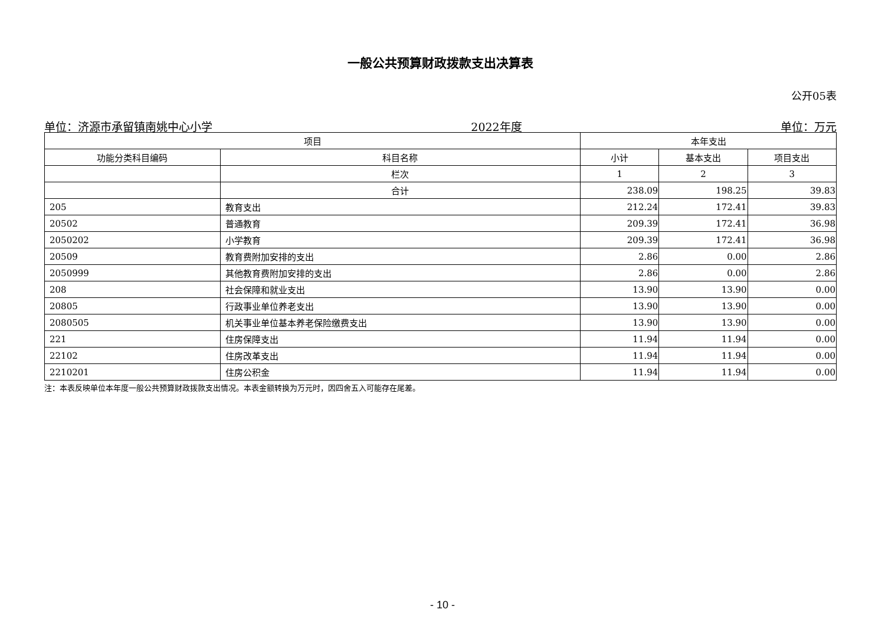一般公共预算财政拨款支出决算表
公开05表
单位：济源市承留镇南姚中心小学 2022年度 单位：万元
| 项目 | | 本年支出 | | |
| --- | --- | --- | --- | --- |
| 功能分类科目编码 | 科目名称 | 小计 | 基本支出 | 项目支出 |
| | 栏次 | 1 | 2 | 3 |
| | 合计 | 238.09 | 198.25 | 39.83 |
| 205 | 教育支出 | 212.24 | 172.41 | 39.83 |
| 20502 | 普通教育 | 209.39 | 172.41 | 36.98 |
| 2050202 | 小学教育 | 209.39 | 172.41 | 36.98 |
| 20509 | 教育费附加安排的支出 | 2.86 | 0.00 | 2.86 |
| 2050999 | 其他教育费附加安排的支出 | 2.86 | 0.00 | 2.86 |
| 208 | 社会保障和就业支出 | 13.90 | 13.90 | 0.00 |
| 20805 | 行政事业单位养老支出 | 13.90 | 13.90 | 0.00 |
| 2080505 | 机关事业单位基本养老保险缴费支出 | 13.90 | 13.90 | 0.00 |
| 221 | 住房保障支出 | 11.94 | 11.94 | 0.00 |
| 22102 | 住房改革支出 | 11.94 | 11.94 | 0.00 |
| 2210201 | 住房公积金 | 11.94 | 11.94 | 0.00 |
注：本表反映单位本年度一般公共预算财政拨款支出情况。本表金额转换为万元时，因四舍五入可能存在尾差。
- 10 -